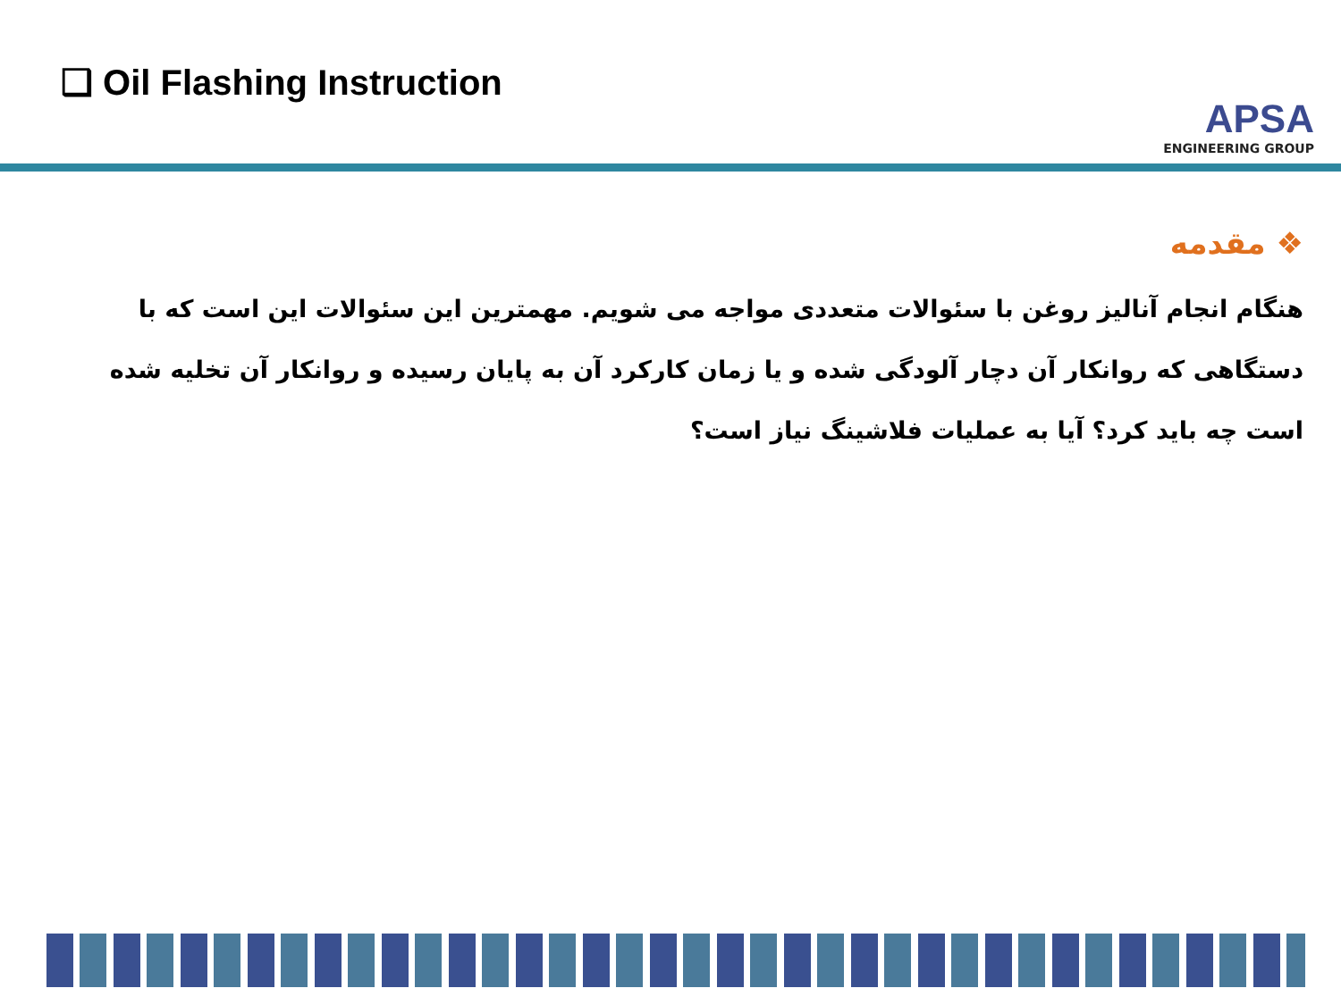❑ Oil Flashing Instruction
APSA
ENGINEERING GROUP
❖ مقدمه
هنگام انجام آنالیز روغن با سئوالات متعددی مواجه می شویم. مهمترین این سئوالات این است که با دستگاهی که روانکار آن دچار آلودگی شده و یا زمان کارکرد آن به پایان رسیده و روانکار آن تخلیه شده است چه باید کرد؟ آیا به عملیات فلاشینگ نیاز است؟